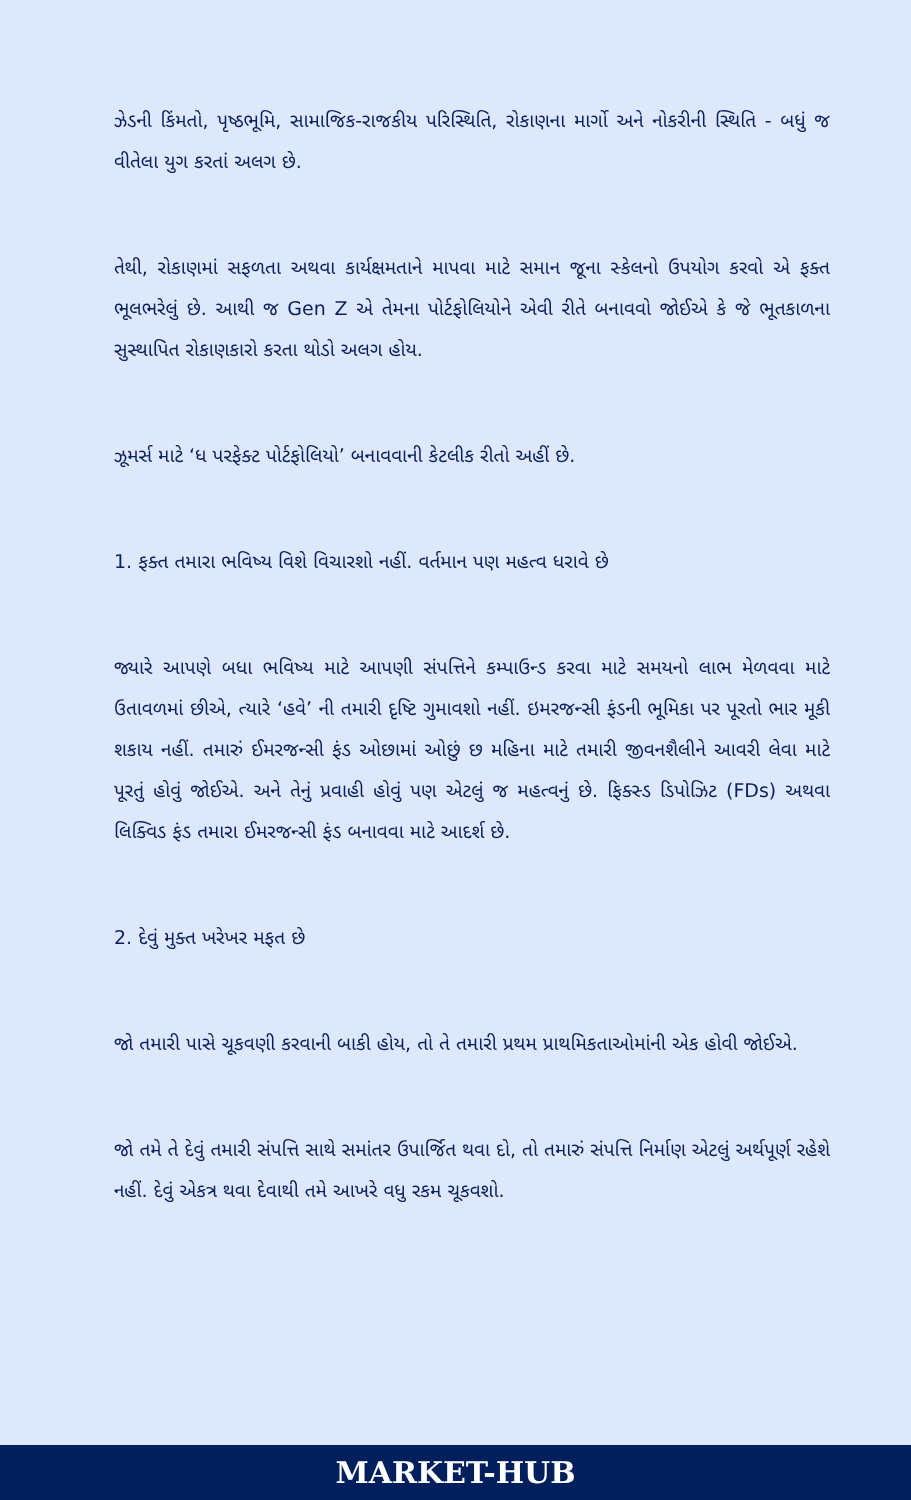ઝેડની કિંમતો, પૃષ્ઠભૂમિ, સામાજિક-રાજકીય પરિસ્થિતિ, રોકાણના માર્ગો અને નોકરીની સ્થિતિ - બધું જ વીતેલા યુગ કરતાં અલગ છે.
તેથી, રોકાણમાં સફળતા અથવા કાર્યક્ષમતાને માપવા માટે સમાન જૂના સ્કેલનો ઉપયોગ કરવો એ ફક્ત ભૂલભરેલું છે. આથી જ Gen Z એ તેમના પોર્ટફોલિયોને એવી રીતે બનાવવો જોઈએ કે જે ભૂતકાળના સુસ્થાપિત રોકાણકારો કરતા થોડો અલગ હોય.
ઝૂમર્સ માટે ‘ધ પરફેક્ટ પોર્ટફોલિયો’ બનાવવાની કેટલીક રીતો અહીં છે.
1. ફક્ત તમારા ભવિષ્ય વિશે વિચારશો નહીં. વર્તમાન પણ મહત્વ ધરાવે છે
જ્યારે આપણે બધા ભવિષ્ય માટે આપણી સંપત્તિને કમ્પાઉન્ડ કરવા માટે સમયનો લાભ મેળવવા માટે ઉતાવળમાં છીએ, ત્યારે ‘હવે’ ની તમારી દૃષ્ટિ ગુમાવશો નહીં. ઇમરજન્સી ફંડની ભૂમિકા પર પૂરતો ભાર મૂકી શકાય નહીં. તમારું ઈમરજન્સી ફંડ ઓછામાં ઓછું છ મહિના માટે તમારી જીવનશૈલીને આવરી લેવા માટે પૂરતું હોવું જોઈએ. અને તેનું પ્રવાહી હોવું પણ એટલું જ મહત્વનું છે. ફિક્સ્ડ ડિપોઝિટ (FDs) અથવા લિક્વિડ ફંડ તમારા ઈમરજન્સી ફંડ બનાવવા માટે આદર્શ છે.
2. દેવું મુક્ત ખરેખર મફત છે
જો તમારી પાસે ચૂકવણી કરવાની બાકી હોય, તો તે તમારી પ્રથમ પ્રાથમિકતાઓમાંની એક હોવી જોઈએ.
જો તમે તે દેવું તમારી સંપત્તિ સાથે સમાંતર ઉપાર્જિત થવા દો, તો તમારું સંપત્તિ નિર્માણ એટલું અર્થપૂર્ણ રહેશે નહીં. દેવું એકત્ર થવા દેવાથી તમે આખરે વધુ રકમ ચૂકવશો.
MARKET-HUB